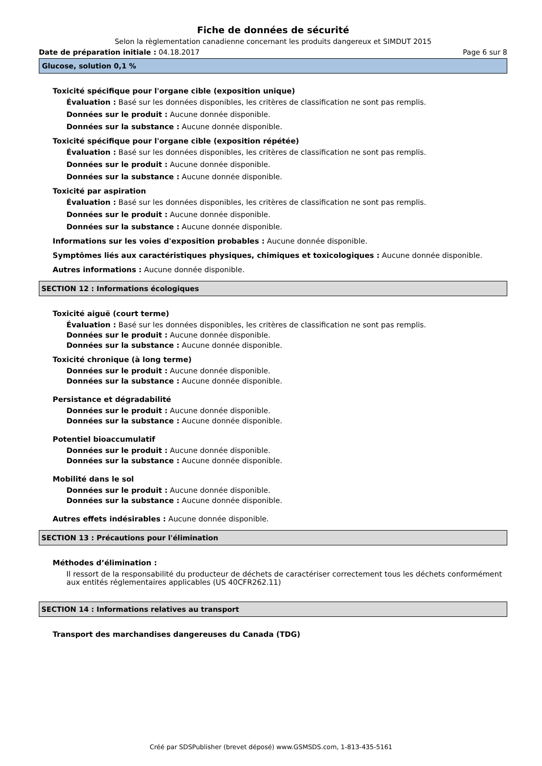Fiche de données de sécurité
Selon la règlementation canadienne concernant les produits dangereux et SIMDUT 2015
Date de préparation initiale : 04.18.2017 Page 6 sur 8
Glucose, solution 0,1 %
Toxicité spécifique pour l'organe cible (exposition unique)
Évaluation : Basé sur les données disponibles, les critères de classification ne sont pas remplis.
Données sur le produit : Aucune donnée disponible.
Données sur la substance : Aucune donnée disponible.
Toxicité spécifique pour l'organe cible (exposition répétée)
Évaluation : Basé sur les données disponibles, les critères de classification ne sont pas remplis.
Données sur le produit : Aucune donnée disponible.
Données sur la substance : Aucune donnée disponible.
Toxicité par aspiration
Évaluation : Basé sur les données disponibles, les critères de classification ne sont pas remplis.
Données sur le produit : Aucune donnée disponible.
Données sur la substance : Aucune donnée disponible.
Informations sur les voies d'exposition probables : Aucune donnée disponible.
Symptômes liés aux caractéristiques physiques, chimiques et toxicologiques : Aucune donnée disponible.
Autres informations : Aucune donnée disponible.
SECTION 12 : Informations écologiques
Toxicité aiguë (court terme)
Évaluation : Basé sur les données disponibles, les critères de classification ne sont pas remplis.
Données sur le produit : Aucune donnée disponible.
Données sur la substance : Aucune donnée disponible.
Toxicité chronique (à long terme)
Données sur le produit : Aucune donnée disponible.
Données sur la substance : Aucune donnée disponible.
Persistance et dégradabilité
Données sur le produit : Aucune donnée disponible.
Données sur la substance : Aucune donnée disponible.
Potentiel bioaccumulatif
Données sur le produit : Aucune donnée disponible.
Données sur la substance : Aucune donnée disponible.
Mobilité dans le sol
Données sur le produit : Aucune donnée disponible.
Données sur la substance : Aucune donnée disponible.
Autres effets indésirables : Aucune donnée disponible.
SECTION 13 : Précautions pour l'élimination
Méthodes d’élimination :
Il ressort de la responsabilité du producteur de déchets de caractériser correctement tous les déchets conformément aux entités réglementaires applicables (US 40CFR262.11)
SECTION 14 : Informations relatives au transport
Transport des marchandises dangereuses du Canada (TDG)
Créé par SDSPublisher (brevet déposé) www.GSMSDS.com, 1-813-435-5161